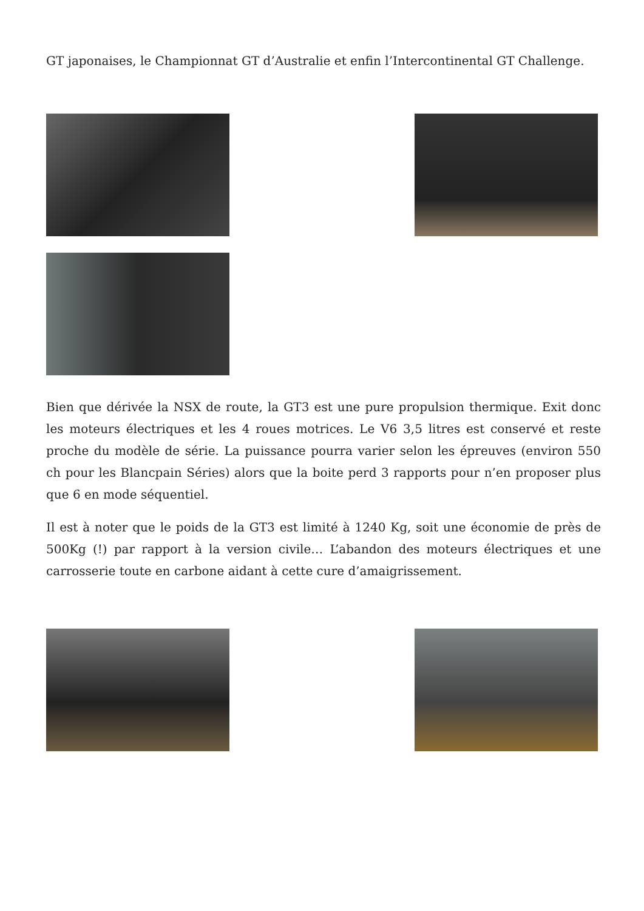GT japonaises, le Championnat GT d’Australie et enfin l’Intercontinental GT Challenge.
Bien que dérivée la NSX de route, la GT3 est une pure propulsion thermique. Exit donc les moteurs électriques et les 4 roues motrices. Le V6 3,5 litres est conservé et reste proche du modèle de série. La puissance pourra varier selon les épreuves (environ 550 ch pour les Blancpain Séries) alors que la boite perd 3 rapports pour n’en proposer plus que 6 en mode séquentiel.
Il est à noter que le poids de la GT3 est limité à 1240 Kg, soit une économie de près de 500Kg (!) par rapport à la version civile… L’abandon des moteurs électriques et une carrosserie toute en carbone aidant à cette cure d’amaigrissement.